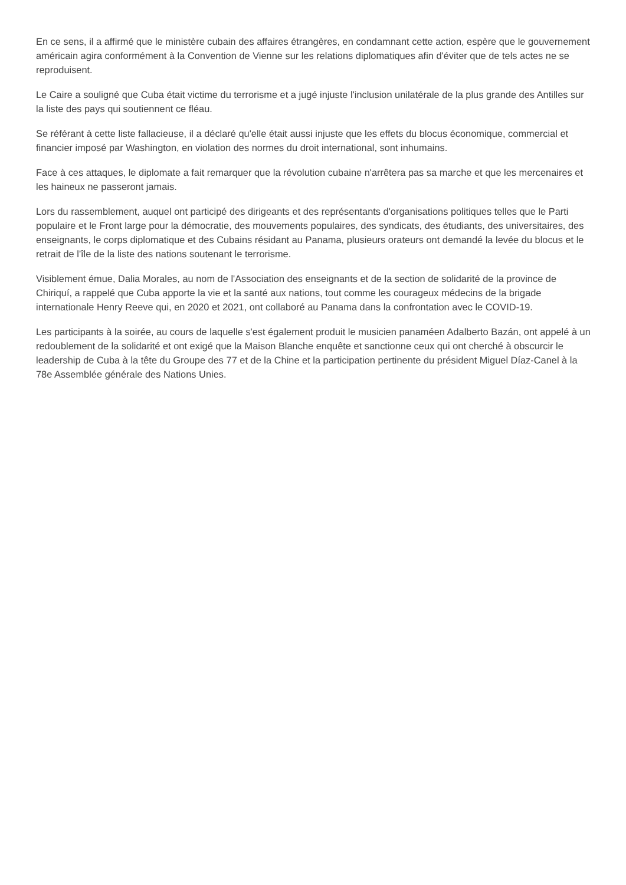En ce sens, il a affirmé que le ministère cubain des affaires étrangères, en condamnant cette action, espère que le gouvernement américain agira conformément à la Convention de Vienne sur les relations diplomatiques afin d'éviter que de tels actes ne se reproduisent.
Le Caire a souligné que Cuba était victime du terrorisme et a jugé injuste l'inclusion unilatérale de la plus grande des Antilles sur la liste des pays qui soutiennent ce fléau.
Se référant à cette liste fallacieuse, il a déclaré qu'elle était aussi injuste que les effets du blocus économique, commercial et financier imposé par Washington, en violation des normes du droit international, sont inhumains.
Face à ces attaques, le diplomate a fait remarquer que la révolution cubaine n'arrêtera pas sa marche et que les mercenaires et les haineux ne passeront jamais.
Lors du rassemblement, auquel ont participé des dirigeants et des représentants d'organisations politiques telles que le Parti populaire et le Front large pour la démocratie, des mouvements populaires, des syndicats, des étudiants, des universitaires, des enseignants, le corps diplomatique et des Cubains résidant au Panama, plusieurs orateurs ont demandé la levée du blocus et le retrait de l'île de la liste des nations soutenant le terrorisme.
Visiblement émue, Dalia Morales, au nom de l'Association des enseignants et de la section de solidarité de la province de Chiriquí, a rappelé que Cuba apporte la vie et la santé aux nations, tout comme les courageux médecins de la brigade internationale Henry Reeve qui, en 2020 et 2021, ont collaboré au Panama dans la confrontation avec le COVID-19.
Les participants à la soirée, au cours de laquelle s'est également produit le musicien panaméen Adalberto Bazán, ont appelé à un redoublement de la solidarité et ont exigé que la Maison Blanche enquête et sanctionne ceux qui ont cherché à obscurcir le leadership de Cuba à la tête du Groupe des 77 et de la Chine et la participation pertinente du président Miguel Díaz-Canel à la 78e Assemblée générale des Nations Unies.